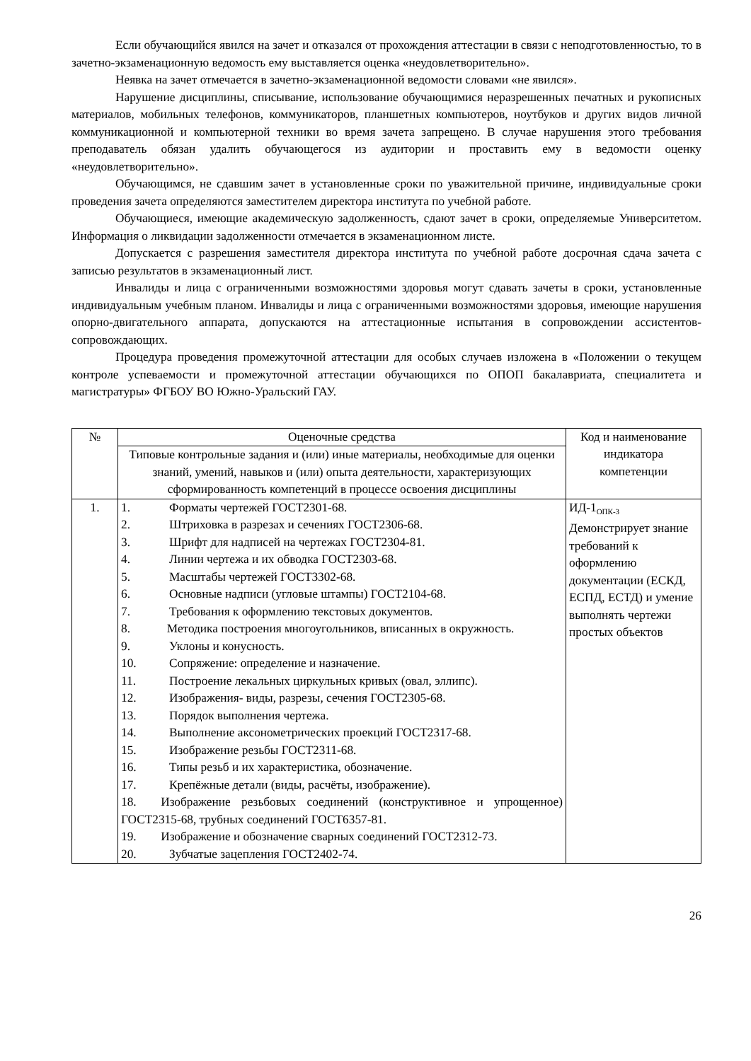Если обучающийся явился на зачет и отказался от прохождения аттестации в связи с неподготовленностью, то в зачетно-экзаменационную ведомость ему выставляется оценка «неудовлетворительно».
Неявка на зачет отмечается в зачетно-экзаменационной ведомости словами «не явился».
Нарушение дисциплины, списывание, использование обучающимися неразрешенных печатных и рукописных материалов, мобильных телефонов, коммуникаторов, планшетных компьютеров, ноутбуков и других видов личной коммуникационной и компьютерной техники во время зачета запрещено. В случае нарушения этого требования преподаватель обязан удалить обучающегося из аудитории и проставить ему в ведомости оценку «неудовлетворительно».
Обучающимся, не сдавшим зачет в установленные сроки по уважительной причине, индивидуальные сроки проведения зачета определяются заместителем директора института по учебной работе.
Обучающиеся, имеющие академическую задолженность, сдают зачет в сроки, определяемые Университетом. Информация о ликвидации задолженности отмечается в экзаменационном листе.
Допускается с разрешения заместителя директора института по учебной работе досрочная сдача зачета с записью результатов в экзаменационный лист.
Инвалиды и лица с ограниченными возможностями здоровья могут сдавать зачеты в сроки, установленные индивидуальным учебным планом. Инвалиды и лица с ограниченными возможностями здоровья, имеющие нарушения опорно-двигательного аппарата, допускаются на аттестационные испытания в сопровождении ассистентов-сопровождающих.
Процедура проведения промежуточной аттестации для особых случаев изложена в «Положении о текущем контроле успеваемости и промежуточной аттестации обучающихся по ОПОП бакалавриата, специалитета и магистратуры» ФГБОУ ВО Южно-Уральский ГАУ.
| № | Оценочные средства | Код и наименование индикатора компетенции |
| --- | --- | --- |
| | Типовые контрольные задания и (или) иные материалы, необходимые для оценки знаний, умений, навыков и (или) опыта деятельности, характеризующих сформированность компетенций в процессе освоения дисциплины | |
| 1. | 1. Форматы чертежей ГОСТ2301-68. 2. Штриховка в разрезах и сечениях ГОСТ2306-68. 3. Шрифт для надписей на чертежах ГОСТ2304-81. 4. Линии чертежа и их обводка ГОСТ2303-68. 5. Масштабы чертежей ГОСТ3302-68. 6. Основные надписи (угловые штампы) ГОСТ2104-68. 7. Требования к оформлению текстовых документов. 8. Методика построения многоугольников, вписанных в окружность. 9. Уклоны и конусность. 10. Сопряжение: определение и назначение. 11. Построение лекальных циркульных кривых (овал, эллипс). 12. Изображения- виды, разрезы, сечения ГОСТ2305-68. 13. Порядок выполнения чертежа. 14. Выполнение аксонометрических проекций ГОСТ2317-68. 15. Изображение резьбы ГОСТ2311-68. 16. Типы резьб и их характеристика, обозначение. 17. Крепёжные детали (виды, расчёты, изображение). 18. Изображение резьбовых соединений (конструктивное и упрощенное) ГОСТ2315-68, трубных соединений ГОСТ6357-81. 19. Изображение и обозначение сварных соединений ГОСТ2312-73. 20. Зубчатые зацепления ГОСТ2402-74. | ИД-1<sub>ОПК-3</sub> Демонстрирует знание требований к оформлению документации (ЕСКД, ЕСПД, ЕСТД) и умение выполнять чертежи простых объектов |
26